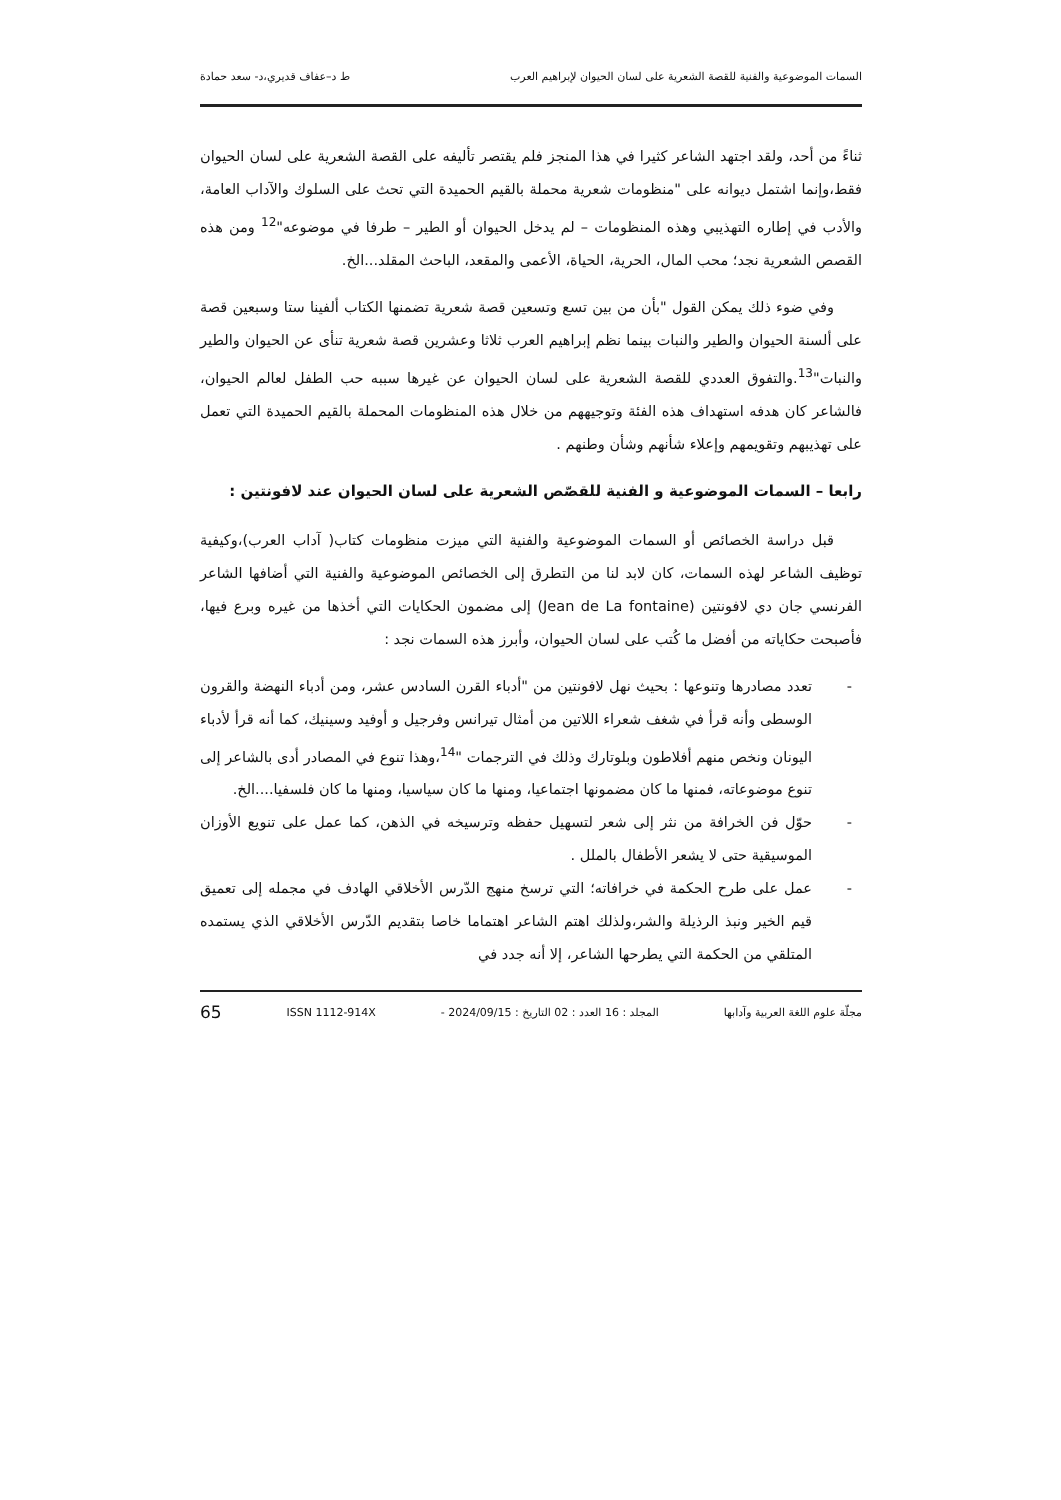السمات الموضوعية والفنية للقصة الشعرية على لسان الحيوان لإبراهيم العرب ط د–عفاف قديري،د- سعد حمادة
ثناءً من أحد، ولقد اجتهد الشاعر كثيرا في هذا المنجز فلم يقتصر تأليفه على القصة الشعرية على لسان الحيوان فقط،وإنما اشتمل ديوانه على "منظومات شعرية محملة بالقيم الحميدة التي تحث على السلوك والآداب العامة، والأدب في إطاره التهذيبي وهذه المنظومات – لم يدخل الحيوان أو الطير – طرفا في موضوعه"<sup>12</sup> ومن هذه القصص الشعرية نجد؛ محب المال، الحرية، الحياة، الأعمى والمقعد، الباحث المقلد...الخ.
وفي ضوء ذلك يمكن القول "بأن من بين تسع وتسعين قصة شعرية تضمنها الكتاب ألفينا ستا وسبعين قصة على ألسنة الحيوان والطير والنبات بينما نظم إبراهيم العرب ثلاثا وعشرين قصة شعرية تنأى عن الحيوان والطير والنبات"<sup>13</sup>.والتفوق العددي للقصة الشعرية على لسان الحيوان عن غيرها سببه حب الطفل لعالم الحيوان، فالشاعر كان هدفه استهداف هذه الفئة وتوجيههم من خلال هذه المنظومات المحملة بالقيم الحميدة التي تعمل على تهذيبهم وتقويمهم وإعلاء شأنهم وشأن وطنهم .
رابعا – السمات الموضوعية و الفنية للقصّص الشعرية على لسان الحيوان عند لافونتين :
قبل دراسة الخصائص أو السمات الموضوعية والفنية التي ميزت منظومات كتاب( آداب العرب)،وكيفية توظيف الشاعر لهذه السمات، كان لابد لنا من التطرق إلى الخصائص الموضوعية والفنية التي أضافها الشاعر الفرنسي جان دي لافونتين (Jean de La fontaine) إلى مضمون الحكايات التي أخذها من غيره وبرع فيها، فأصبحت حكاياته من أفضل ما كُتب على لسان الحيوان، وأبرز هذه السمات نجد :
- تعدد مصادرها وتنوعها : بحيث نهل لافونتين من "أدباء القرن السادس عشر، ومن أدباء النهضة والقرون الوسطى وأنه قرأ في شغف شعراء اللاتين من أمثال تيرانس وفرجيل و أوفيد وسينيك، كما أنه قرأ لأدباء اليونان ونخص منهم أفلاطون وبلوتارك وذلك في الترجمات "<sup>14</sup>،وهذا تنوع في المصادر أدى بالشاعر إلى تنوع موضوعاته، فمنها ما كان مضمونها اجتماعيا، ومنها ما كان سياسيا، ومنها ما كان فلسفيا....الخ.
- حوّل فن الخرافة من نثر إلى شعر لتسهيل حفظه وترسيخه في الذهن، كما عمل على تنويع الأوزان الموسيقية حتى لا يشعر الأطفال بالملل .
- عمل على طرح الحكمة في خرافاته؛ التي ترسخ منهج الدّرس الأخلاقي الهادف في مجمله إلى تعميق قيم الخير ونبذ الرذيلة والشر،ولذلك اهتم الشاعر اهتماما خاصا بتقديم الدّرس الأخلاقي الذي يستمده المتلقي من الحكمة التي يطرحها الشاعر، إلا أنه جدد في
مجلّة علوم اللغة العربية وآدابها المجلد : 16 العدد : 02 التاريخ : 2024/09/15 - ISSN 1112-914X 65